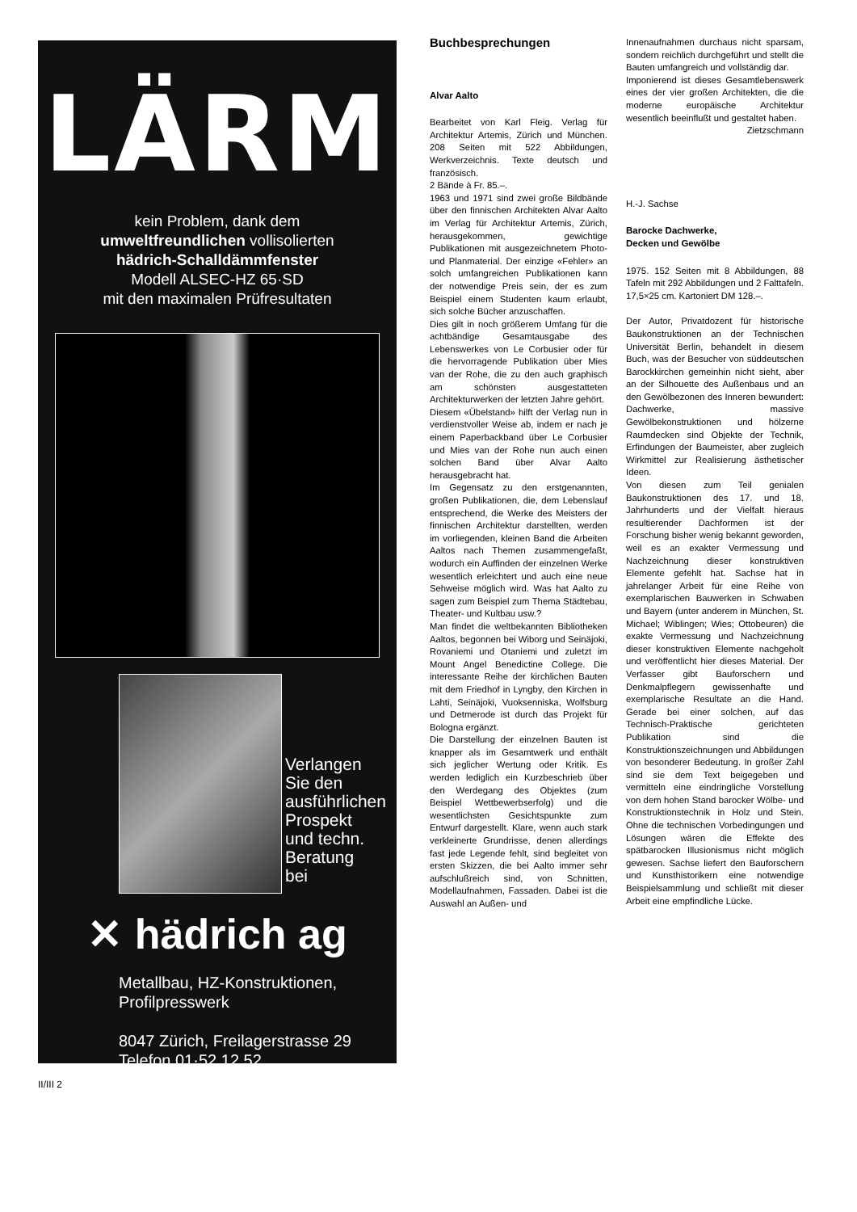LÄRM
kein Problem, dank dem
umweltfreundlichen vollisolierten
hädrich-Schalldämmfenster
Modell ALSEC-HZ 65·SD
mit den maximalen Prüfresultaten
Verlangen
Sie den
ausführlichen
Prospekt
und techn.
Beratung
bei
✕ hädrich ag
Metallbau, HZ-Konstruktionen,
Profilpresswerk
8047 Zürich, Freilagerstrasse 29
Telefon 01·52 12 52
Buchbesprechungen
Alvar Aalto
Bearbeitet von Karl Fleig. Verlag für Architektur Artemis, Zürich und München. 208 Seiten mit 522 Abbildungen, Werkverzeichnis. Texte deutsch und französisch.
2 Bände à Fr. 85.–.
1963 und 1971 sind zwei große Bildbände über den finnischen Architekten Alvar Aalto im Verlag für Architektur Artemis, Zürich, herausgekommen, gewichtige Publikationen mit ausgezeichnetem Photo- und Planmaterial. Der einzige «Fehler» an solch umfangreichen Publikationen kann der notwendige Preis sein, der es zum Beispiel einem Studenten kaum erlaubt, sich solche Bücher anzuschaffen.
Dies gilt in noch größerem Umfang für die achtbändige Gesamtausgabe des Lebenswerkes von Le Corbusier oder für die hervorragende Publikation über Mies van der Rohe, die zu den auch graphisch am schönsten ausgestatteten Architekturwerken der letzten Jahre gehört.
Diesem «Übelstand» hilft der Verlag nun in verdienstvoller Weise ab, indem er nach je einem Paperbackband über Le Corbusier und Mies van der Rohe nun auch einen solchen Band über Alvar Aalto herausgebracht hat.
Im Gegensatz zu den erstgenannten, großen Publikationen, die, dem Lebenslauf entsprechend, die Werke des Meisters der finnischen Architektur darstellten, werden im vorliegenden, kleinen Band die Arbeiten Aaltos nach Themen zusammengefaßt, wodurch ein Auffinden der einzelnen Werke wesentlich erleichtert und auch eine neue Sehweise möglich wird. Was hat Aalto zu sagen zum Beispiel zum Thema Städtebau, Theater- und Kultbau usw.?
Man findet die weltbekannten Bibliotheken Aaltos, begonnen bei Wiborg und Seinäjoki, Rovaniemi und Otaniemi und zuletzt im Mount Angel Benedictine College. Die interessante Reihe der kirchlichen Bauten mit dem Friedhof in Lyngby, den Kirchen in Lahti, Seinäjoki, Vuoksenniska, Wolfsburg und Detmerode ist durch das Projekt für Bologna ergänzt.
Die Darstellung der einzelnen Bauten ist knapper als im Gesamtwerk und enthält sich jeglicher Wertung oder Kritik. Es werden lediglich ein Kurzbeschrieb über den Werdegang des Objektes (zum Beispiel Wettbewerbserfolg) und die wesentlichsten Gesichtspunkte zum Entwurf dargestellt. Klare, wenn auch stark verkleinerte Grundrisse, denen allerdings fast jede Legende fehlt, sind begleitet von ersten Skizzen, die bei Aalto immer sehr aufschlußreich sind, von Schnitten, Modellaufnahmen, Fassaden. Dabei ist die Auswahl an Außen- und
Innenaufnahmen durchaus nicht sparsam, sondern reichlich durchgeführt und stellt die Bauten umfangreich und vollständig dar.
Imponierend ist dieses Gesamtlebenswerk eines der vier großen Architekten, die die moderne europäische Architektur wesentlich beeinflußt und gestaltet haben.
Zietzschmann
H.-J. Sachse
Barocke Dachwerke,
Decken und Gewölbe
1975. 152 Seiten mit 8 Abbildungen, 88 Tafeln mit 292 Abbildungen und 2 Falttafeln. 17,5×25 cm. Kartoniert DM 128.–.
Der Autor, Privatdozent für historische Baukonstruktionen an der Technischen Universität Berlin, behandelt in diesem Buch, was der Besucher von süddeutschen Barockkirchen gemeinhin nicht sieht, aber an der Silhouette des Außenbaus und an den Gewölbezonen des Inneren bewundert: Dachwerke, massive Gewölbekonstruktionen und hölzerne Raumdecken sind Objekte der Technik, Erfindungen der Baumeister, aber zugleich Wirkmittel zur Realisierung ästhetischer Ideen.
Von diesen zum Teil genialen Baukonstruktionen des 17. und 18. Jahrhunderts und der Vielfalt hieraus resultierender Dachformen ist der Forschung bisher wenig bekannt geworden, weil es an exakter Vermessung und Nachzeichnung dieser konstruktiven Elemente gefehlt hat. Sachse hat in jahrelanger Arbeit für eine Reihe von exemplarischen Bauwerken in Schwaben und Bayern (unter anderem in München, St. Michael; Wiblingen; Wies; Ottobeuren) die exakte Vermessung und Nachzeichnung dieser konstruktiven Elemente nachgeholt und veröffentlicht hier dieses Material. Der Verfasser gibt Bauforschern und Denkmalpflegern gewissenhafte und exemplarische Resultate an die Hand. Gerade bei einer solchen, auf das Technisch-Praktische gerichteten Publikation sind die Konstruktionszeichnungen und Abbildungen von besonderer Bedeutung. In großer Zahl sind sie dem Text beigegeben und vermitteln eine eindringliche Vorstellung von dem hohen Stand barocker Wölbe- und Konstruktionstechnik in Holz und Stein. Ohne die technischen Vorbedingungen und Lösungen wären die Effekte des spätbarocken Illusionismus nicht möglich gewesen. Sachse liefert den Bauforschern und Kunsthistorikern eine notwendige Beispielsammlung und schließt mit dieser Arbeit eine empfindliche Lücke.
II/III 2